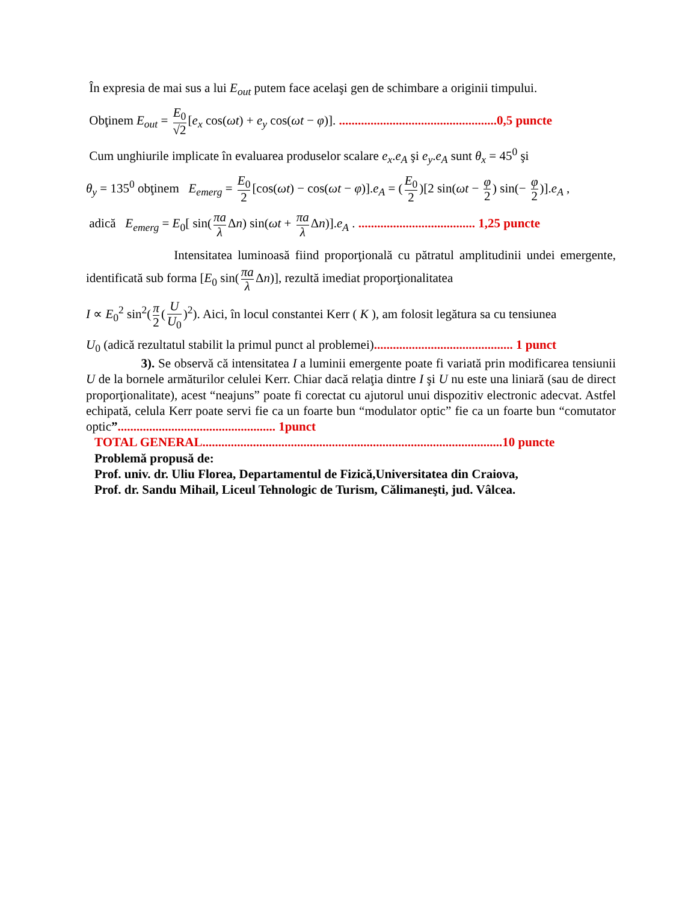În expresia de mai sus a lui E<sub>out</sub> putem face acelaşi gen de schimbare a originii timpului.
Obţinem E<sub>out</sub> = E<sub>0</sub> √2 [e<sub>x</sub> cos(ωt) + e<sub>y</sub> cos(ωt − φ)]. ..................................................0,5 puncte
Cum unghiurile implicate în evaluarea produselor scalare e<sub>x</sub>.e<sub>A</sub> şi e<sub>y</sub>.e<sub>A</sub> sunt θ<sub>x</sub> = 45<sup>0</sup> şi
θ<sub>y</sub> = 135<sup>0</sup> obţinem E<sub>emerg</sub> = E<sub>0</sub> 2 [cos(ωt) − cos(ωt − φ)].e<sub>A</sub> = (E<sub>0</sub> 2)[2 sin(ωt − φ 2) sin(− φ 2)].e<sub>A</sub> ,
adică E<sub>emerg</sub> = E<sub>0</sub>[ sin(πa λ Δn) sin(ωt + πa λ Δn)].e<sub>A</sub> . ..................................... 1,25 puncte
Intensitatea luminoasă fiind proporţională cu pătratul amplitudinii undei emergente, identificată sub forma [E<sub>0</sub> sin(πa λ Δn)], rezultă imediat proporţionalitatea
I ∝ E<sub>0</sub><sup>2</sup> sin<sup>2</sup>(π 2 (U U<sub>0</sub>)<sup>2</sup>). Aici, în locul constantei Kerr ( K ), am folosit legătura sa cu tensiunea
U<sub>0</sub> (adică rezultatul stabilit la primul punct al problemei)............................................ 1 punct
3). Se observă că intensitatea I a luminii emergente poate fi variată prin modificarea tensiunii U de la bornele armăturilor celulei Kerr. Chiar dacă relaţia dintre I şi U nu este una liniară (sau de direct proporţionalitate), acest “neajuns” poate fi corectat cu ajutorul unui dispozitiv electronic adecvat. Astfel echipată, celula Kerr poate servi fie ca un foarte bun “modulator optic” fie ca un foarte bun “comutator optic”.................................................. 1punct
TOTAL GENERAL...............................................................................................10 puncte
Problemă propusă de:
Prof. univ. dr. Uliu Florea, Departamentul de Fizică,Universitatea din Craiova,
Prof. dr. Sandu Mihail, Liceul Tehnologic de Turism, Călimaneşti, jud. Vâlcea.